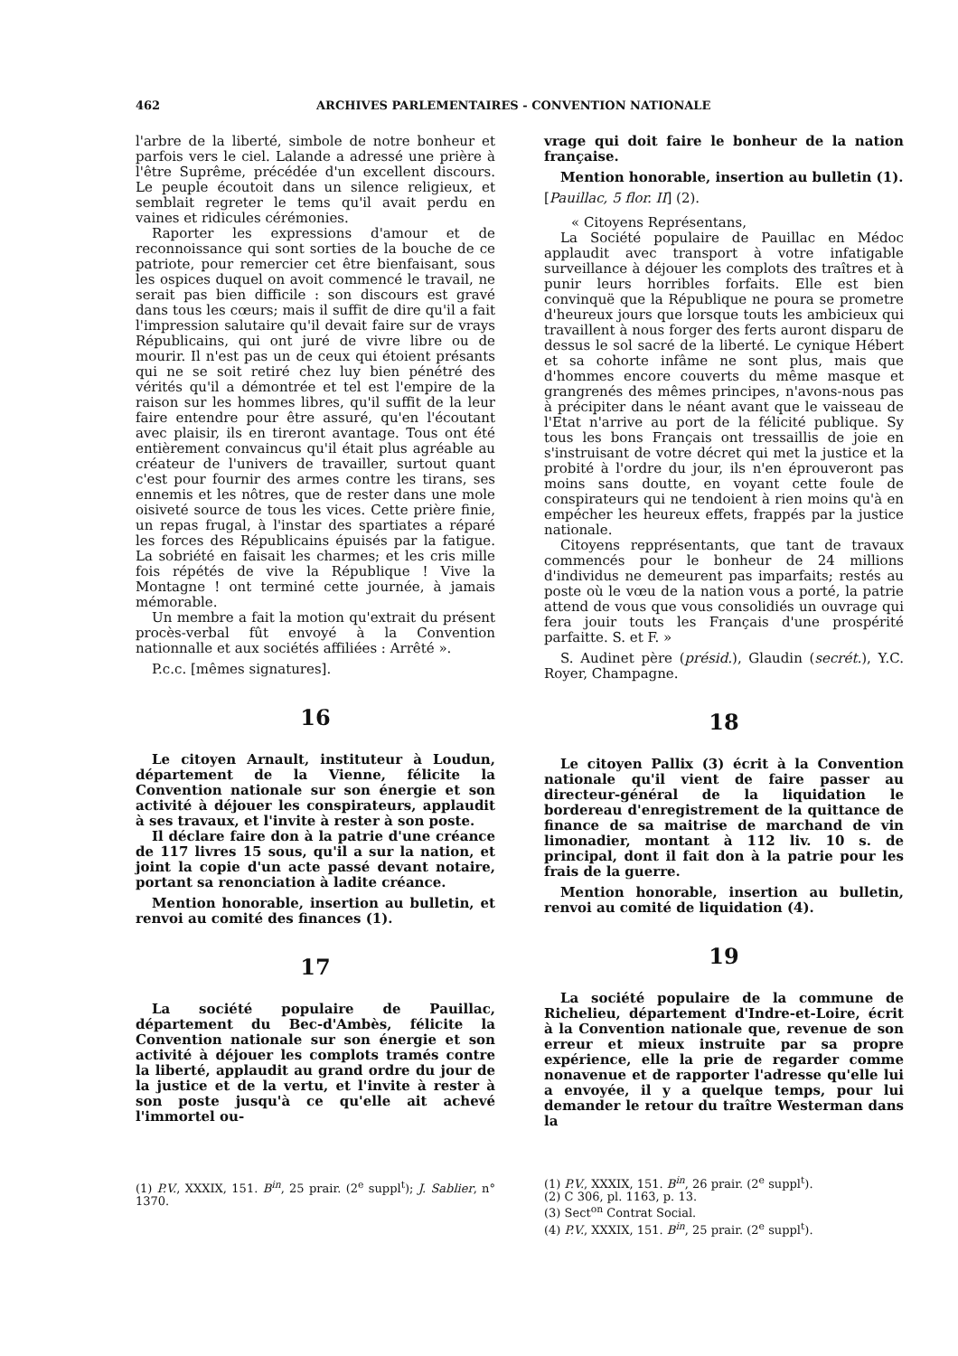462 ARCHIVES PARLEMENTAIRES - CONVENTION NATIONALE
l'arbre de la liberté, simbole de notre bonheur et parfois vers le ciel. Lalande a adressé une prière à l'être Suprême, précédée d'un excellent discours. Le peuple écoutoit dans un silence religieux, et semblait regreter le tems qu'il avait perdu en vaines et ridicules cérémonies.
Raporter les expressions d'amour et de reconnoissance qui sont sorties de la bouche de ce patriote, pour remercier cet être bienfaisant, sous les ospices duquel on avoit commencé le travail, ne serait pas bien difficile : son discours est gravé dans tous les cœurs; mais il suffit de dire qu'il a fait l'impression salutaire qu'il devait faire sur de vrays Républicains, qui ont juré de vivre libre ou de mourir. Il n'est pas un de ceux qui étoient présants qui ne se soit retiré chez luy bien pénétré des vérités qu'il a démontrée et tel est l'empire de la raison sur les hommes libres, qu'il suffit de la leur faire entendre pour être assuré, qu'en l'écoutant avec plaisir, ils en tireront avantage. Tous ont été entièrement convaincus qu'il était plus agréable au créateur de l'univers de travailler, surtout quant c'est pour fournir des armes contre les tirans, ses ennemis et les nôtres, que de rester dans une mole oisiveté source de tous les vices. Cette prière finie, un repas frugal, à l'instar des spartiates a réparé les forces des Républicains épuisés par la fatigue. La sobriété en faisait les charmes; et les cris mille fois répétés de vive la République ! Vive la Montagne ! ont terminé cette journée, à jamais mémorable.
Un membre a fait la motion qu'extrait du présent procès-verbal fût envoyé à la Convention nationnalle et aux sociétés affiliées : Arrêté ».
P.c.c. [mêmes signatures].
16
Le citoyen Arnault, instituteur à Loudun, département de la Vienne, félicite la Convention nationale sur son énergie et son activité à déjouer les conspirateurs, applaudit à ses travaux, et l'invite à rester à son poste.
Il déclare faire don à la patrie d'une créance de 117 livres 15 sous, qu'il a sur la nation, et joint la copie d'un acte passé devant notaire, portant sa renonciation à ladite créance.
Mention honorable, insertion au bulletin, et renvoi au comité des finances (1).
17
La société populaire de Pauillac, département du Bec-d'Ambès, félicite la Convention nationale sur son énergie et son activité à déjouer les complots tramés contre la liberté, applaudit au grand ordre du jour de la justice et de la vertu, et l'invite à rester à son poste jusqu'à ce qu'elle ait achevé l'immortel ou-
(1) P.V., XXXIX, 151. B<sup>in</sup>, 25 prair. (2<sup>e</sup> suppl<sup>t</sup>); J. Sablier, n° 1370.
vrage qui doit faire le bonheur de la nation française.
Mention honorable, insertion au bulletin (1).
[Pauillac, 5 flor. II] (2).
« Citoyens Représentans,
La Société populaire de Pauillac en Médoc applaudit avec transport à votre infatigable surveillance à déjouer les complots des traîtres et à punir leurs horribles forfaits. Elle est bien convinquë que la République ne poura se prometre d'heureux jours que lorsque touts les ambicieux qui travaillent à nous forger des ferts auront disparu de dessus le sol sacré de la liberté. Le cynique Hébert et sa cohorte infâme ne sont plus, mais que d'hommes encore couverts du même masque et grangrenés des mêmes principes, n'avons-nous pas à précipiter dans le néant avant que le vaisseau de l'Etat n'arrive au port de la félicité publique. Sy tous les bons Français ont tressaillis de joie en s'instruisant de votre décret qui met la justice et la probité à l'ordre du jour, ils n'en éprouveront pas moins sans doutte, en voyant cette foule de conspirateurs qui ne tendoient à rien moins qu'à en empécher les heureux effets, frappés par la justice nationale.
Citoyens repprésentants, que tant de travaux commencés pour le bonheur de 24 millions d'individus ne demeurent pas imparfaits; restés au poste où le vœu de la nation vous a porté, la patrie attend de vous que vous consolidiés un ouvrage qui fera jouir touts les Français d'une prospérité parfaitte. S. et F. »
S. Audinet père (présid.), Glaudin (secrét.), Y.C. Royer, Champagne.
18
Le citoyen Pallix (3) écrit à la Convention nationale qu'il vient de faire passer au directeur-général de la liquidation le bordereau d'enregistrement de la quittance de finance de sa maitrise de marchand de vin limonadier, montant à 112 liv. 10 s. de principal, dont il fait don à la patrie pour les frais de la guerre.
Mention honorable, insertion au bulletin, renvoi au comité de liquidation (4).
19
La société populaire de la commune de Richelieu, département d'Indre-et-Loire, écrit à la Convention nationale que, revenue de son erreur et mieux instruite par sa propre expérience, elle la prie de regarder comme nonavenue et de rapporter l'adresse qu'elle lui a envoyée, il y a quelque temps, pour lui demander le retour du traître Westerman dans la
(1) P.V., XXXIX, 151. B<sup>in</sup>, 26 prair. (2<sup>e</sup> suppl<sup>t</sup>).
(2) C 306, pl. 1163, p. 13.
(3) Sect<sup>on</sup> Contrat Social.
(4) P.V., XXXIX, 151. B<sup>in</sup>, 25 prair. (2<sup>e</sup> suppl<sup>t</sup>).